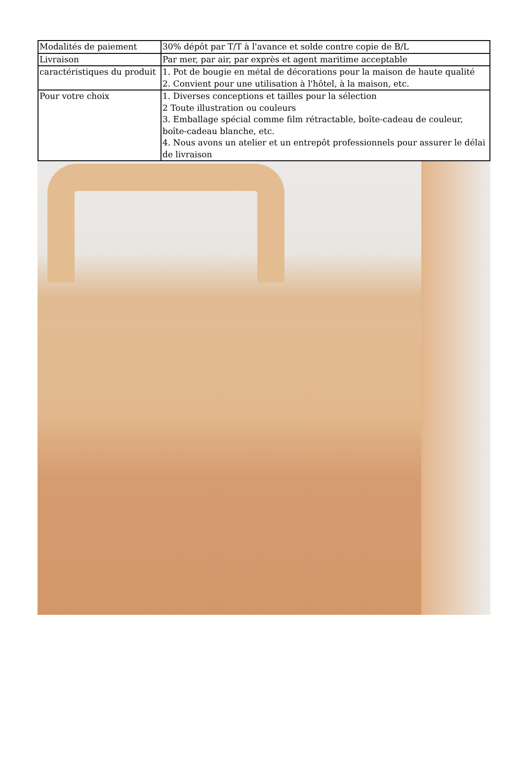| Modalités de paiement | 30% dépôt par T/T à l'avance et solde contre copie de B/L |
| Livraison | Par mer, par air, par exprès et agent maritime acceptable |
| caractéristiques du produit | 1. Pot de bougie en métal de décorations pour la maison de haute qualité 2. Convient pour une utilisation à l'hôtel, à la maison, etc. |
| Pour votre choix | 1. Diverses conceptions et tailles pour la sélection 2 Toute illustration ou couleurs 3. Emballage spécial comme film rétractable, boîte-cadeau de couleur, boîte-cadeau blanche, etc. 4. Nous avons un atelier et un entrepôt professionnels pour assurer le délai de livraison |